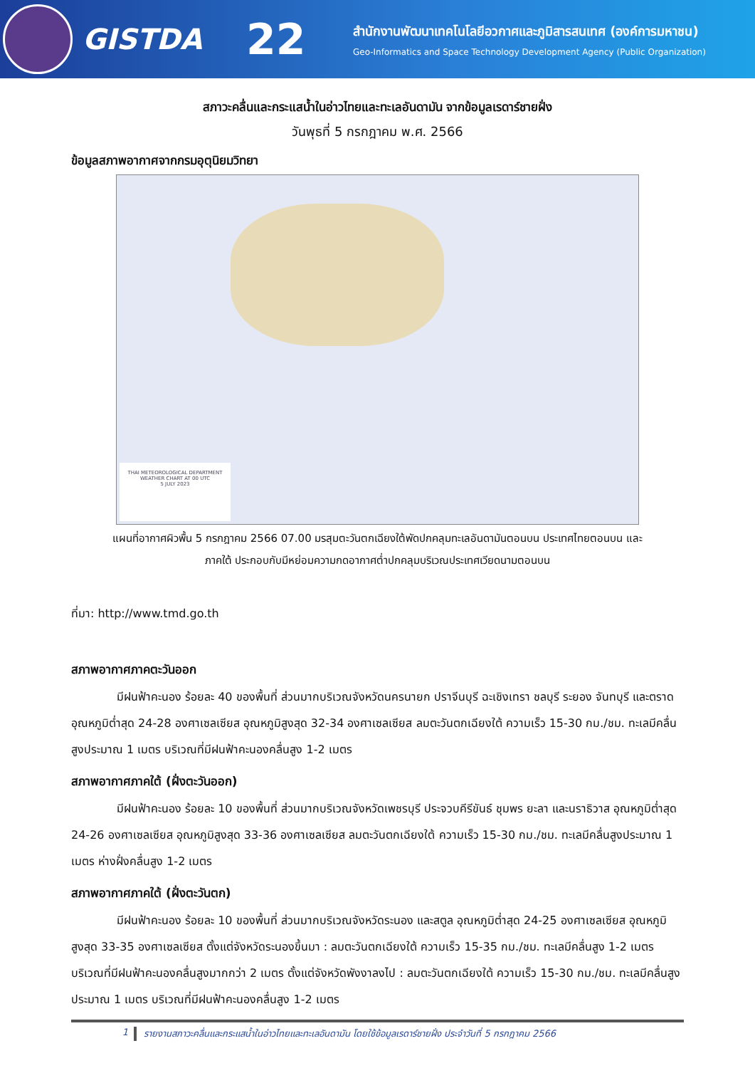GISTDA
22
สำนักงานพัฒนาเทคโนโลยีอวกาศและภูมิสารสนเทศ (องค์การมหาชน)
Geo-Informatics and Space Technology Development Agency (Public Organization)
สภาวะคลื่นและกระแสน้ำในอ่าวไทยและทะเลอันดามัน จากข้อมูลเรดาร์ชายฝั่ง
วันพุธที่ 5 กรกฎาคม พ.ศ. 2566
ข้อมูลสภาพอากาศจากกรมอุตุนิยมวิทยา
THAI METEOROLOGICAL DEPARTMENT
WEATHER CHART AT 00 UTC
5 JULY 2023
แผนที่อากาศผิวพื้น 5 กรกฎาคม 2566 07.00 มรสุมตะวันตกเฉียงใต้พัดปกคลุมทะเลอันดามันตอนบน ประเทศไทยตอนบน และ
ภาคใต้ ประกอบกับมีหย่อมความกดอากาศต่ำปกคลุมบริเวณประเทศเวียดนามตอนบน
ที่มา: http://www.tmd.go.th
สภาพอากาศภาคตะวันออก
มีฝนฟ้าคะนอง ร้อยละ 40 ของพื้นที่ ส่วนมากบริเวณจังหวัดนครนายก ปราจีนบุรี ฉะเชิงเทรา ชลบุรี ระยอง จันทบุรี และตราดอุณหภูมิต่ำสุด 24-28 องศาเซลเซียส อุณหภูมิสูงสุด 32-34 องศาเซลเซียส ลมตะวันตกเฉียงใต้ ความเร็ว 15-30 กม./ชม. ทะเลมีคลื่นสูงประมาณ 1 เมตร บริเวณที่มีฝนฟ้าคะนองคลื่นสูง 1-2 เมตร
สภาพอากาศภาคใต้ (ฝั่งตะวันออก)
มีฝนฟ้าคะนอง ร้อยละ 10 ของพื้นที่ ส่วนมากบริเวณจังหวัดเพชรบุรี ประจวบคีรีขันธ์ ชุมพร ยะลา และนราธิวาส อุณหภูมิต่ำสุด 24-26 องศาเซลเซียส อุณหภูมิสูงสุด 33-36 องศาเซลเซียส ลมตะวันตกเฉียงใต้ ความเร็ว 15-30 กม./ชม. ทะเลมีคลื่นสูงประมาณ 1 เมตร ห่างฝั่งคลื่นสูง 1-2 เมตร
สภาพอากาศภาคใต้ (ฝั่งตะวันตก)
มีฝนฟ้าคะนอง ร้อยละ 10 ของพื้นที่ ส่วนมากบริเวณจังหวัดระนอง และสตูล อุณหภูมิต่ำสุด 24-25 องศาเซลเซียส อุณหภูมิสูงสุด 33-35 องศาเซลเซียส ตั้งแต่จังหวัดระนองขึ้นมา : ลมตะวันตกเฉียงใต้ ความเร็ว 15-35 กม./ชม. ทะเลมีคลื่นสูง 1-2 เมตร บริเวณที่มีฝนฟ้าคะนองคลื่นสูงมากกว่า 2 เมตร ตั้งแต่จังหวัดพังงาลงไป : ลมตะวันตกเฉียงใต้ ความเร็ว 15-30 กม./ชม. ทะเลมีคลื่นสูงประมาณ 1 เมตร บริเวณที่มีฝนฟ้าคะนองคลื่นสูง 1-2 เมตร
1 รายงานสภาวะคลื่นและกระแสน้ำในอ่าวไทยและทะเลอันดามัน โดยใช้ข้อมูลเรดาร์ชายฝั่ง ประจำวันที่ 5 กรกฎาคม 2566